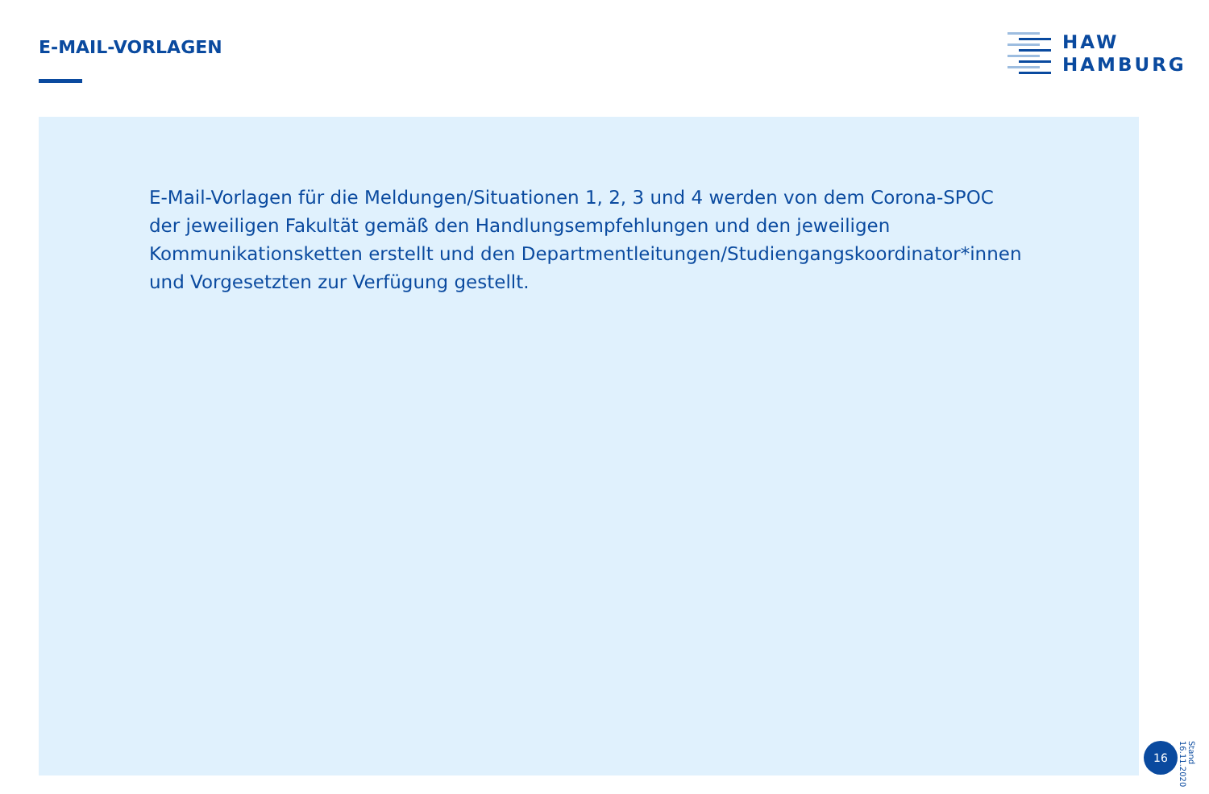E-MAIL-VORLAGEN
HAW
HAMBURG
E-Mail-Vorlagen für die Meldungen/Situationen 1, 2, 3 und 4 werden von dem Corona-SPOC der jeweiligen Fakultät gemäß den Handlungsempfehlungen und den jeweiligen Kommunikationsketten erstellt und den Departmentleitungen/Studiengangskoordinator*innen und Vorgesetzten zur Verfügung gestellt.
16
Stand 16.11.2020